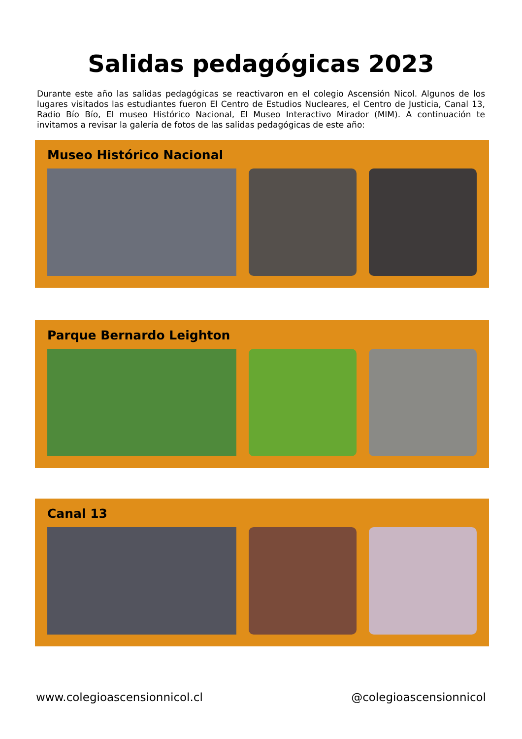Salidas pedagógicas 2023
Durante este año las salidas pedagógicas se reactivaron en el colegio Ascensión Nicol. Algunos de los lugares visitados las estudiantes fueron El Centro de Estudios Nucleares, el Centro de Justicia, Canal 13, Radio Bío Bío, El museo Histórico Nacional, El Museo Interactivo Mirador (MIM). A continuación te invitamos a revisar la galería de fotos de las salidas pedagógicas de este año:
Museo Histórico Nacional
Parque Bernardo Leighton
Canal 13
www.colegioascensionnicol.cl @colegioascensionnicol